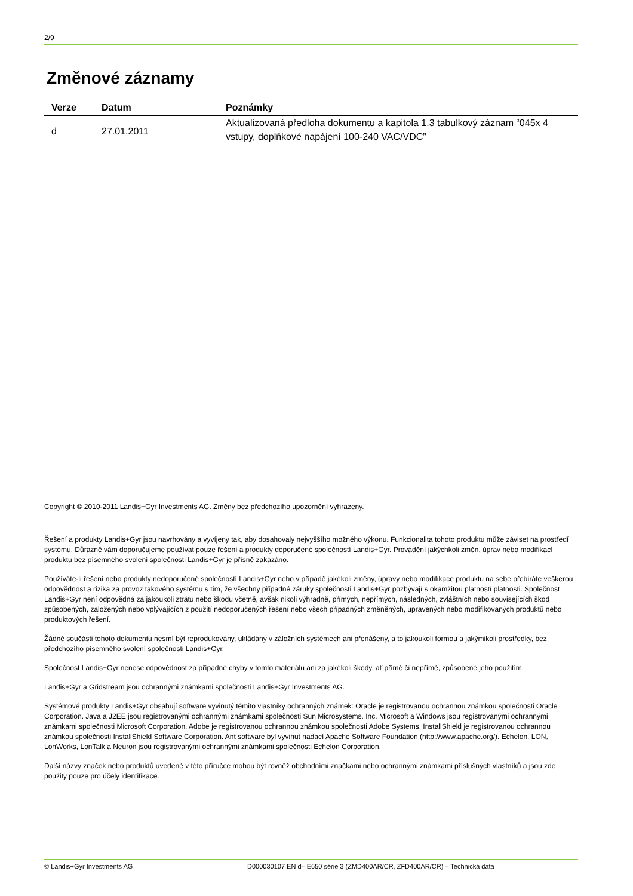2/9
Změnové záznamy
| Verze | Datum | Poznámky |
| --- | --- | --- |
| d | 27.01.2011 | Aktualizovaná předloha dokumentu a kapitola 1.3 tabulkový záznam “045x 4 vstupy, doplňkové napájení 100-240 VAC/VDC” |
Copyright © 2010-2011 Landis+Gyr Investments AG. Změny bez předchozího upozornění vyhrazeny.
Řešení a produkty Landis+Gyr jsou navrhovány a vyvíjeny tak, aby dosahovaly nejvyššího možného výkonu. Funkcionalita tohoto produktu může záviset na prostředí systému. Důrazně vám doporučujeme používat pouze řešení a produkty doporučené společností Landis+Gyr. Provádění jakýchkoli změn, úprav nebo modifikací produktu bez písemného svolení společnosti Landis+Gyr je přísně zakázáno.
Používáte-li řešení nebo produkty nedoporučené společností Landis+Gyr nebo v případě jakékoli změny, úpravy nebo modifikace produktu na sebe přebíráte veškerou odpovědnost a rizika za provoz takového systému s tím, že všechny případné záruky společnosti Landis+Gyr pozbývají s okamžitou platností platnosti. Společnost Landis+Gyr není odpovědná za jakoukoli ztrátu nebo škodu včetně, avšak nikoli výhradně, přímých, nepřímých, následných, zvláštních nebo souvisejících škod způsobených, založených nebo vplývajících z použití nedoporučených řešení nebo všech případných změněných, upravených nebo modifikovaných produktů nebo produktových řešení.
Žádné součásti tohoto dokumentu nesmí být reprodukovány, ukládány v záložních systémech ani přenášeny, a to jakoukoli formou a jakýmikoli prostředky, bez předchozího písemného svolení společnosti Landis+Gyr.
Společnost Landis+Gyr nenese odpovědnost za případné chyby v tomto materiálu ani za jakékoli škody, ať přímé či nepřímé, způsobené jeho použitím.
Landis+Gyr a Gridstream jsou ochrannými známkami společnosti Landis+Gyr Investments AG.
Systémové produkty Landis+Gyr obsahují software vyvinutý těmito vlastníky ochranných známek: Oracle je registrovanou ochrannou známkou společnosti Oracle Corporation. Java a J2EE jsou registrovanými ochrannými známkami společnosti Sun Microsystems. Inc. Microsoft a Windows jsou registrovanými ochrannými známkami společnosti Microsoft Corporation. Adobe je registrovanou ochrannou známkou společnosti Adobe Systems. InstallShield je registrovanou ochrannou známkou společnosti InstallShield Software Corporation. Ant software byl vyvinut nadací Apache Software Foundation (http://www.apache.org/). Echelon, LON, LonWorks, LonTalk a Neuron jsou registrovanými ochrannými známkami společnosti Echelon Corporation.
Další názvy značek nebo produktů uvedené v této příručce mohou být rovněž obchodními značkami nebo ochrannými známkami příslušných vlastníků a jsou zde použity pouze pro účely identifikace.
© Landis+Gyr Investments AG D000030107 EN d– E650 série 3 (ZMD400AR/CR, ZFD400AR/CR) – Technická data